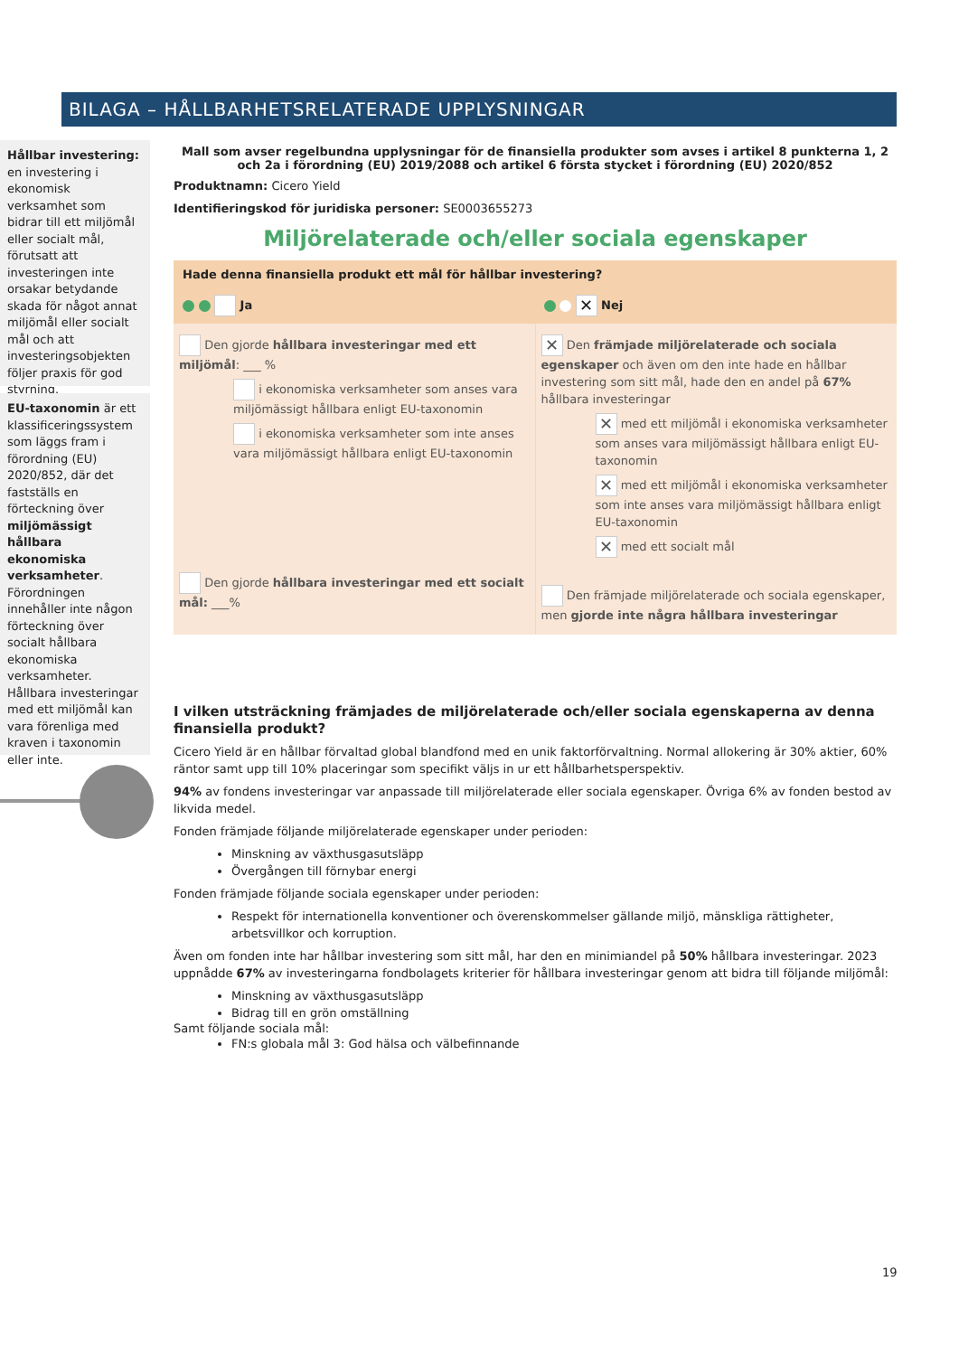BILAGA – HÅLLBARHETSRELATERADE UPPLYSNINGAR
Hållbar investering: en investering i ekonomisk verksamhet som bidrar till ett miljömål eller socialt mål, förutsatt att investeringen inte orsakar betydande skada för något annat miljömål eller socialt mål och att investeringsobjekten följer praxis för god styrning.
EU-taxonomin är ett klassificeringssystem som läggs fram i förordning (EU) 2020/852, där det fastställs en förteckning över miljömässigt hållbara ekonomiska verksamheter. Förordningen innehåller inte någon förteckning över socialt hållbara ekonomiska verksamheter. Hållbara investeringar med ett miljömål kan vara förenliga med kraven i taxonomin eller inte.
Mall som avser regelbundna upplysningar för de finansiella produkter som avses i artikel 8 punkterna 1, 2 och 2a i förordning (EU) 2019/2088 och artikel 6 första stycket i förordning (EU) 2020/852
Produktnamn: Cicero Yield
Identifieringskod för juridiska personer: SE0003655273
Miljörelaterade och/eller sociala egenskaper
Hade denna finansiella produkt ett mål för hållbar investering?
Ja ✕ Nej
| Den gjorde hållbara investeringar med ett miljömål : ___ % i ekonomiska verksamheter som anses vara miljömässigt hållbara enligt EU-taxonomin i ekonomiska verksamheter som inte anses vara miljömässigt hållbara enligt EU-taxonomin Den gjorde hållbara investeringar med ett socialt mål: ___% | ✕ Den främjade miljörelaterade och sociala egenskaper och även om den inte hade en hållbar investering som sitt mål, hade den en andel på 67% hållbara investeringar ✕ med ett miljömål i ekonomiska verksamheter som anses vara miljömässigt hållbara enligt EU-taxonomin ✕ med ett miljömål i ekonomiska verksamheter som inte anses vara miljömässigt hållbara enligt EU-taxonomin ✕ med ett socialt mål Den främjade miljörelaterade och sociala egenskaper, men gjorde inte några hållbara investeringar |
I vilken utsträckning främjades de miljörelaterade och/eller sociala egenskaperna av denna finansiella produkt?
Cicero Yield är en hållbar förvaltad global blandfond med en unik faktorförvaltning. Normal allokering är 30% aktier, 60% räntor samt upp till 10% placeringar som specifikt väljs in ur ett hållbarhetsperspektiv.
94% av fondens investeringar var anpassade till miljörelaterade eller sociala egenskaper. Övriga 6% av fonden bestod av likvida medel.
Fonden främjade följande miljörelaterade egenskaper under perioden:
Minskning av växthusgasutsläpp
Övergången till förnybar energi
Fonden främjade följande sociala egenskaper under perioden:
Respekt för internationella konventioner och överenskommelser gällande miljö, mänskliga rättigheter, arbetsvillkor och korruption.
Även om fonden inte har hållbar investering som sitt mål, har den en minimiandel på 50% hållbara investeringar. 2023 uppnådde 67% av investeringarna fondbolagets kriterier för hållbara investeringar genom att bidra till följande miljömål:
Minskning av växthusgasutsläpp
Bidrag till en grön omställning
Samt följande sociala mål:
FN:s globala mål 3: God hälsa och välbefinnande
19